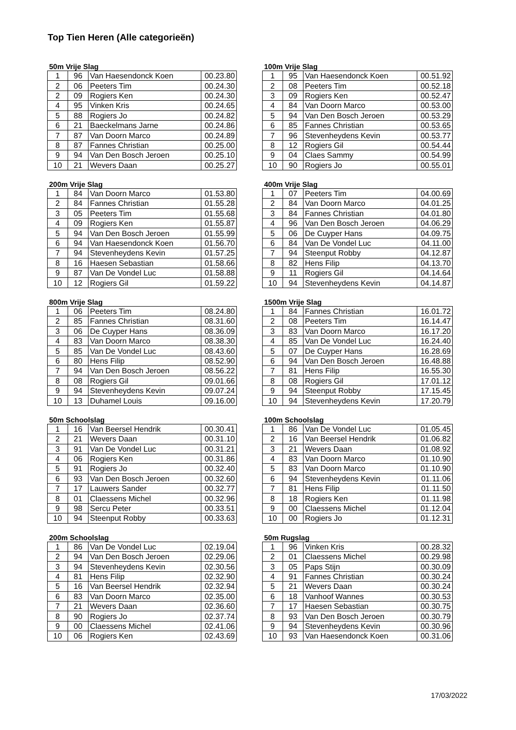Top Tien Heren (Alle categorieën)
50m Vrije Slag
| 1 | 96 | Van Haesendonck Koen | 00.23.80 |
| 2 | 06 | Peeters Tim | 00.24.30 |
| 2 | 09 | Rogiers Ken | 00.24.30 |
| 4 | 95 | Vinken Kris | 00.24.65 |
| 5 | 88 | Rogiers Jo | 00.24.82 |
| 6 | 21 | Baeckelmans Jarne | 00.24.86 |
| 7 | 87 | Van Doorn Marco | 00.24.89 |
| 8 | 87 | Fannes Christian | 00.25.00 |
| 9 | 94 | Van Den Bosch Jeroen | 00.25.10 |
| 10 | 21 | Wevers Daan | 00.25.27 |
100m Vrije Slag
| 1 | 95 | Van Haesendonck Koen | 00.51.92 |
| 2 | 08 | Peeters Tim | 00.52.18 |
| 3 | 09 | Rogiers Ken | 00.52.47 |
| 4 | 84 | Van Doorn Marco | 00.53.00 |
| 5 | 94 | Van Den Bosch Jeroen | 00.53.29 |
| 6 | 85 | Fannes Christian | 00.53.65 |
| 7 | 96 | Stevenheydens Kevin | 00.53.77 |
| 8 | 12 | Rogiers Gil | 00.54.44 |
| 9 | 04 | Claes Sammy | 00.54.99 |
| 10 | 90 | Rogiers Jo | 00.55.01 |
200m Vrije Slag
| 1 | 84 | Van Doorn Marco | 01.53.80 |
| 2 | 84 | Fannes Christian | 01.55.28 |
| 3 | 05 | Peeters Tim | 01.55.68 |
| 4 | 09 | Rogiers Ken | 01.55.87 |
| 5 | 94 | Van Den Bosch Jeroen | 01.55.99 |
| 6 | 94 | Van Haesendonck Koen | 01.56.70 |
| 7 | 94 | Stevenheydens Kevin | 01.57.25 |
| 8 | 16 | Haesen Sebastian | 01.58.66 |
| 9 | 87 | Van De Vondel Luc | 01.58.88 |
| 10 | 12 | Rogiers Gil | 01.59.22 |
400m Vrije Slag
| 1 | 07 | Peeters Tim | 04.00.69 |
| 2 | 84 | Van Doorn Marco | 04.01.25 |
| 3 | 84 | Fannes Christian | 04.01.80 |
| 4 | 96 | Van Den Bosch Jeroen | 04.06.29 |
| 5 | 06 | De Cuyper Hans | 04.09.75 |
| 6 | 84 | Van De Vondel Luc | 04.11.00 |
| 7 | 94 | Steenput Robby | 04.12.87 |
| 8 | 82 | Hens Filip | 04.13.70 |
| 9 | 11 | Rogiers Gil | 04.14.64 |
| 10 | 94 | Stevenheydens Kevin | 04.14.87 |
800m Vrije Slag
| 1 | 06 | Peeters Tim | 08.24.80 |
| 2 | 85 | Fannes Christian | 08.31.60 |
| 3 | 06 | De Cuyper Hans | 08.36.09 |
| 4 | 83 | Van Doorn Marco | 08.38.30 |
| 5 | 85 | Van De Vondel Luc | 08.43.60 |
| 6 | 80 | Hens Filip | 08.52.90 |
| 7 | 94 | Van Den Bosch Jeroen | 08.56.22 |
| 8 | 08 | Rogiers Gil | 09.01.66 |
| 9 | 94 | Stevenheydens Kevin | 09.07.24 |
| 10 | 13 | Duhamel Louis | 09.16.00 |
1500m Vrije Slag
| 1 | 84 | Fannes Christian | 16.01.72 |
| 2 | 08 | Peeters Tim | 16.14.47 |
| 3 | 83 | Van Doorn Marco | 16.17.20 |
| 4 | 85 | Van De Vondel Luc | 16.24.40 |
| 5 | 07 | De Cuyper Hans | 16.28.69 |
| 6 | 94 | Van Den Bosch Jeroen | 16.48.88 |
| 7 | 81 | Hens Filip | 16.55.30 |
| 8 | 08 | Rogiers Gil | 17.01.12 |
| 9 | 94 | Steenput Robby | 17.15.45 |
| 10 | 94 | Stevenheydens Kevin | 17.20.79 |
50m Schoolslag
| 1 | 16 | Van Beersel Hendrik | 00.30.41 |
| 2 | 21 | Wevers Daan | 00.31.10 |
| 3 | 91 | Van De Vondel Luc | 00.31.21 |
| 4 | 06 | Rogiers Ken | 00.31.86 |
| 5 | 91 | Rogiers Jo | 00.32.40 |
| 6 | 93 | Van Den Bosch Jeroen | 00.32.60 |
| 7 | 17 | Lauwers Sander | 00.32.77 |
| 8 | 01 | Claessens Michel | 00.32.96 |
| 9 | 98 | Sercu Peter | 00.33.51 |
| 10 | 94 | Steenput Robby | 00.33.63 |
100m Schoolslag
| 1 | 86 | Van De Vondel Luc | 01.05.45 |
| 2 | 16 | Van Beersel Hendrik | 01.06.82 |
| 3 | 21 | Wevers Daan | 01.08.92 |
| 4 | 83 | Van Doorn Marco | 01.10.90 |
| 5 | 83 | Van Doorn Marco | 01.10.90 |
| 6 | 94 | Stevenheydens Kevin | 01.11.06 |
| 7 | 81 | Hens Filip | 01.11.50 |
| 8 | 18 | Rogiers Ken | 01.11.98 |
| 9 | 00 | Claessens Michel | 01.12.04 |
| 10 | 00 | Rogiers Jo | 01.12.31 |
200m Schoolslag
| 1 | 86 | Van De Vondel Luc | 02.19.04 |
| 2 | 94 | Van Den Bosch Jeroen | 02.29.06 |
| 3 | 94 | Stevenheydens Kevin | 02.30.56 |
| 4 | 81 | Hens Filip | 02.32.90 |
| 5 | 16 | Van Beersel Hendrik | 02.32.94 |
| 6 | 83 | Van Doorn Marco | 02.35.00 |
| 7 | 21 | Wevers Daan | 02.36.60 |
| 8 | 90 | Rogiers Jo | 02.37.74 |
| 9 | 00 | Claessens Michel | 02.41.06 |
| 10 | 06 | Rogiers Ken | 02.43.69 |
50m Rugslag
| 1 | 96 | Vinken Kris | 00.28.32 |
| 2 | 01 | Claessens Michel | 00.29.98 |
| 3 | 05 | Paps Stijn | 00.30.09 |
| 4 | 91 | Fannes Christian | 00.30.24 |
| 5 | 21 | Wevers Daan | 00.30.24 |
| 6 | 18 | Vanhoof Wannes | 00.30.53 |
| 7 | 17 | Haesen Sebastian | 00.30.75 |
| 8 | 93 | Van Den Bosch Jeroen | 00.30.79 |
| 9 | 94 | Stevenheydens Kevin | 00.30.96 |
| 10 | 93 | Van Haesendonck Koen | 00.31.06 |
17/03/2022